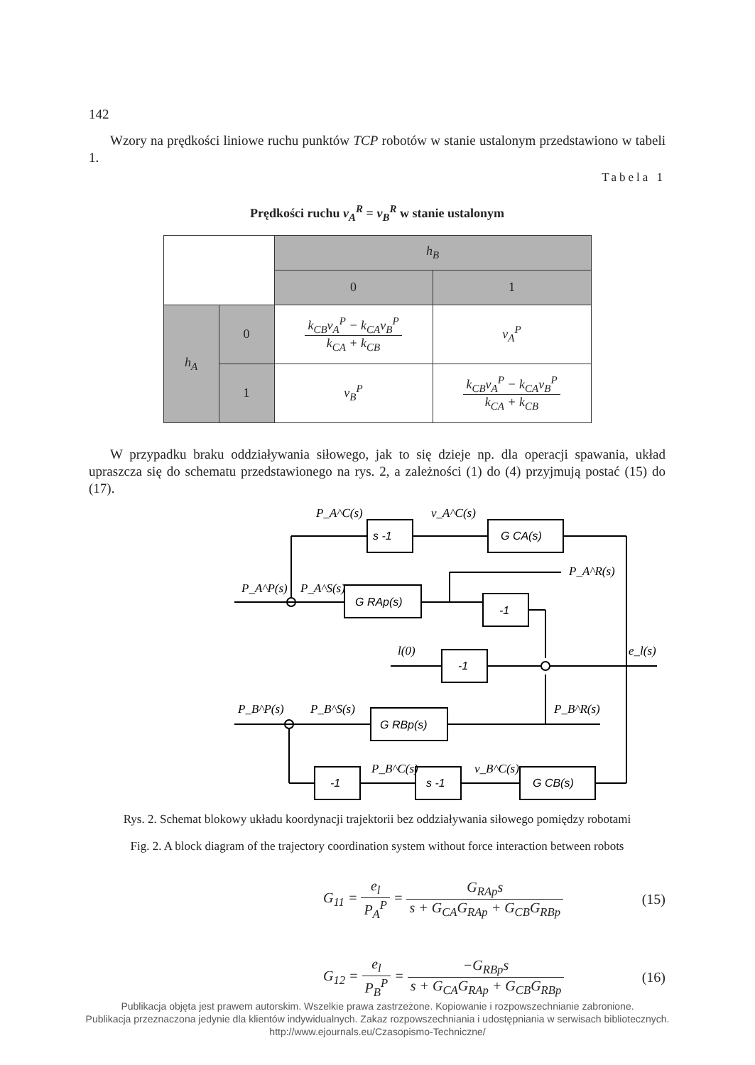142
Wzory na prędkości liniowe ruchu punktów TCP robotów w stanie ustalonym przedstawiono w tabeli 1.
Tabela 1
Prędkości ruchu v<sub>A</sub><sup>R</sup> = v<sub>B</sub><sup>R</sup> w stanie ustalonym
| | | h<sub>B</sub> | |
| | | 0 | 1 |
| h<sub>A</sub> | 0 | k<sub>CB</sub>v<sub>A</sub><sup>P</sup> − k<sub>CA</sub>v<sub>B</sub><sup>P</sup> k<sub>CA</sub> + k<sub>CB</sub> | v<sub>A</sub><sup>P</sup> |
| | 1 | v<sub>B</sub><sup>P</sup> | k<sub>CB</sub>v<sub>A</sub><sup>P</sup> − k<sub>CA</sub>v<sub>B</sub><sup>P</sup> k<sub>CA</sub> + k<sub>CB</sub> |
W przypadku braku oddziaływania siłowego, jak to się dzieje np. dla operacji spawania, układ upraszcza się do schematu przedstawionego na rys. 2, a zależności (1) do (4) przyjmują postać (15) do (17).
s -1
G CA(s)
G RAp(s)
-1
-1
G RBp(s)
-1
s -1
G CB(s)
P_A^C(s)
v_A^C(s)
P_A^P(s)
P_A^S(s)
P_A^R(s)
l(0)
e_l(s)
P_B^P(s)
P_B^S(s)
P_B^R(s)
P_B^C(s)
v_B^C(s)
Rys. 2. Schemat blokowy układu koordynacji trajektorii bez oddziaływania siłowego pomiędzy robotami
Fig. 2. A block diagram of the trajectory coordination system without force interaction between robots
G<sub>11</sub> = e<sub>l</sub> P<sub>A</sub><sup>P</sup> = G<sub>RAp</sub>s s + G<sub>CA</sub>G<sub>RAp</sub> + G<sub>CB</sub>G<sub>RBp</sub>
(15)
G<sub>12</sub> = e<sub>l</sub> P<sub>B</sub><sup>P</sup> = −G<sub>RBp</sub>s s + G<sub>CA</sub>G<sub>RAp</sub> + G<sub>CB</sub>G<sub>RBp</sub>
(16)
Publikacja objęta jest prawem autorskim. Wszelkie prawa zastrzeżone. Kopiowanie i rozpowszechnianie zabronione.
Publikacja przeznaczona jedynie dla klientów indywidualnych. Zakaz rozpowszechniania i udostępniania w serwisach bibliotecznych.
http://www.ejournals.eu/Czasopismo-Techniczne/